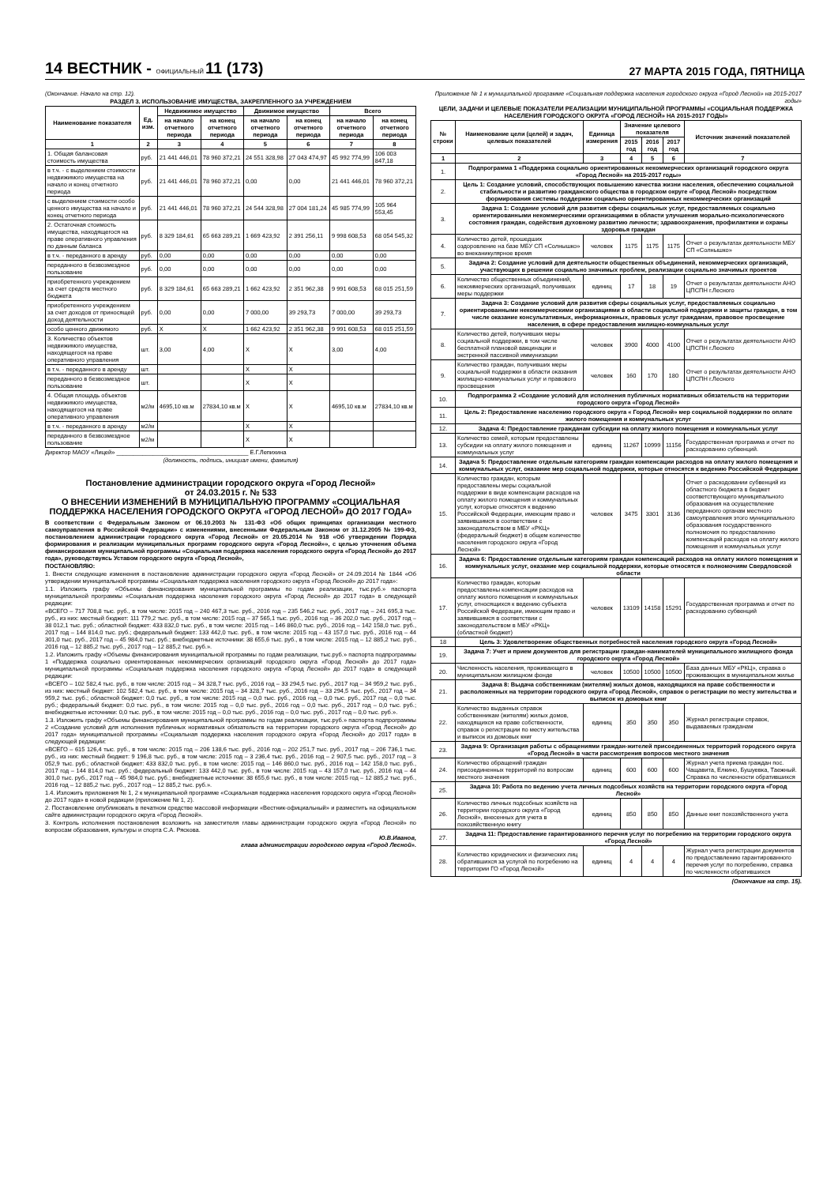14 ВЕСТНИК - ОФИЦИАЛЬНЫЙ 11 (173)
27 МАРТА 2015 ГОДА, ПЯТНИЦА
(Окончание. Начало на стр. 12).
РАЗДЕЛ 3. ИСПОЛЬЗОВАНИЕ ИМУЩЕСТВА, ЗАКРЕПЛЕННОГО ЗА УЧРЕЖДЕНИЕМ
| Наименование показателя | Ед. изм. | Недвижимое имущество | | Движимое имущество | | Всего | |
| --- | --- | --- | --- | --- | --- | --- | --- |
| | | на начало отчетного периода | на конец отчетного периода | на начало отчетного периода | на конец отчетного периода | на начало отчетного периода | на конец отчетного периода |
| 1 | 2 | 3 | 4 | 5 | 6 | 7 | 8 |
| 1. Общая балансовая стоимость имущества | руб. | 21 441 446,01 | 78 960 372,21 | 24 551 328,98 | 27 043 474,97 | 45 992 774,99 | 106 003 847,18 |
| в т.ч. - с выделением стоимости недвижимого имущества на начало и конец отчетного периода | руб. | 21 441 446,01 | 78 960 372,21 | 0,00 | 0,00 | 21 441 446,01 | 78 960 372,21 |
| с выделением стоимости особо ценного имущества на начало и конец отчетного периода | руб. | 21 441 446,01 | 78 960 372,21 | 24 544 328,98 | 27 004 181,24 | 45 985 774,99 | 105 964 553,45 |
| 2. Остаточная стоимость имущества, находящегося на праве оперативного управления по данным баланса | руб. | 8 329 184,61 | 65 663 289,21 | 1 669 423,92 | 2 391 256,11 | 9 998 608,53 | 68 054 545,32 |
| в т.ч. - переданного в аренду | руб. | 0,00 | 0,00 | 0,00 | 0,00 | 0,00 | 0,00 |
| переданного в безвозмездное пользование | руб. | 0,00 | 0,00 | 0,00 | 0,00 | 0,00 | 0,00 |
| приобретенного учреждением за счет средств местного бюджета | руб. | 8 329 184,61 | 65 663 289,21 | 1 662 423,92 | 2 351 962,38 | 9 991 608,53 | 68 015 251,59 |
| приобретенного учреждением за счет доходов от приносящей доход деятельности | руб. | 0,00 | 0,00 | 7 000,00 | 39 293,73 | 7 000,00 | 39 293,73 |
| особо ценного движимого | руб. | X | X | 1 662 423,92 | 2 351 962,38 | 9 991 608,53 | 68 015 251,59 |
| 3. Количество объектов недвижимого имущества, находящегося на праве оперативного управления | шт. | 3,00 | 4,00 | X | X | 3,00 | 4,00 |
| в т.ч. - переданного в аренду | шт. | | | X | X | | |
| переданного в безвозмездное пользование | шт. | | | X | X | | |
| 4. Общая площадь объектов недвижимого имущества, находящегося на праве оперативного управления | м2/м | 4695,10 кв.м | 27834,10 кв.м | X | X | 4695,10 кв.м | 27834,10 кв.м |
| в т.ч. - переданного в аренду | м2/м | | | X | X | | |
| переданного в безвозмездное пользование | м2/м | | | X | X | | |
Директор МАОУ «Лицей» ________________________________________ Е.Г.Лепихина
(должность, подпись, инициал имени, фамилия)
Постановление администрации городского округа «Город Лесной»
от 24.03.2015 г. № 533
О ВНЕСЕНИИ ИЗМЕНЕНИЙ В МУНИЦИПАЛЬНУЮ ПРОГРАММУ «СОЦИАЛЬНАЯ ПОДДЕРЖКА НАСЕЛЕНИЯ ГОРОДСКОГО ОКРУГА «ГОРОД ЛЕСНОЙ» ДО 2017 ГОДА»
В соответствии с Федеральным Законом от 06.10.2003 № 131-ФЗ «Об общих принципах организации местного самоуправления в Российской Федерации» с изменениями, внесенными Федеральным Законом от 31.12.2005 № 199-ФЗ, постановлением администрации городского округа «Город Лесной» от 20.05.2014 № 918 «Об утверждении Порядка формирования и реализации муниципальных программ городского округа «Город Лесной»», с целью уточнения объема финансирования муниципальной программы «Социальная поддержка населения городского округа «Город Лесной» до 2017 года», руководствуясь Уставом городского округа «Город Лесной»,
ПОСТАНОВЛЯЮ:
1. Внести следующие изменения в постановление администрации городского округа «Город Лесной» от 24.09.2014 № 1844 «Об утверждении муниципальной программы «Социальная поддержка населения городского округа «Город Лесной» до 2017 года»:
1.1. Изложить графу «Объемы финансирования муниципальной программы по годам реализации, тыс.руб.» паспорта муниципальной программы «Социальная поддержка населения городского округа «Город Лесной» до 2017 года» в следующей редакции:
«ВСЕГО – 717 708,8 тыс. руб., в том числе: 2015 год – 240 467,3 тыс. руб., 2016 год – 235 546,2 тыс. руб., 2017 год – 241 695,3 тыс. руб., из них: местный бюджет: 111 779,2 тыс. руб., в том числе: 2015 год – 37 565,1 тыс. руб., 2016 год – 36 202,0 тыс. руб., 2017 год – 38 012,1 тыс. руб.; областной бюджет: 433 832,0 тыс. руб., в том числе: 2015 год – 146 860,0 тыс. руб., 2016 год – 142 158,0 тыс. руб., 2017 год – 144 814,0 тыс. руб.; федеральный бюджет: 133 442,0 тыс. руб., в том числе: 2015 год – 43 157,0 тыс. руб., 2016 год – 44 301,0 тыс. руб., 2017 год – 45 984,0 тыс. руб.; внебюджетные источники: 38 655,6 тыс. руб., в том числе: 2015 год – 12 885,2 тыс. руб., 2016 год – 12 885,2 тыс. руб., 2017 год – 12 885,2 тыс. руб.».
1.2. Изложить графу «Объемы финансирования муниципальной программы по годам реализации, тыс.руб.» паспорта подпрограммы 1 «Поддержка социально ориентированных некоммерческих организаций городского округа «Город Лесной» до 2017 года» муниципальной программы «Социальная поддержка населения городского округа «Город Лесной» до 2017 года» в следующей редакции:
«ВСЕГО – 102 582,4 тыс. руб., в том числе: 2015 год – 34 328,7 тыс. руб., 2016 год – 33 294,5 тыс. руб., 2017 год – 34 959,2 тыс. руб., из них: местный бюджет: 102 582,4 тыс. руб., в том числе: 2015 год – 34 328,7 тыс. руб., 2016 год – 33 294,5 тыс. руб., 2017 год – 34 959,2 тыс. руб.; областной бюджет: 0,0 тыс. руб., в том числе: 2015 год – 0,0 тыс. руб., 2016 год – 0,0 тыс. руб., 2017 год – 0,0 тыс. руб.; федеральный бюджет: 0,0 тыс. руб., в том числе: 2015 год – 0,0 тыс. руб., 2016 год – 0,0 тыс. руб., 2017 год – 0,0 тыс. руб.; внебюджетные источники: 0,0 тыс. руб., в том числе: 2015 год – 0,0 тыс. руб., 2016 год – 0,0 тыс. руб., 2017 год – 0,0 тыс. руб.».
1.3. Изложить графу «Объемы финансирования муниципальной программы по годам реализации, тыс.руб.» паспорта подпрограммы 2 «Создание условий для исполнения публичных нормативных обязательств на территории городского округа «Город Лесной» до 2017 года» муниципальной программы «Социальная поддержка населения городского округа «Город Лесной» до 2017 года» в следующей редакции:
«ВСЕГО – 615 126,4 тыс. руб., в том числе: 2015 год – 206 138,6 тыс. руб., 2016 год – 202 251,7 тыс. руб., 2017 год – 206 736,1 тыс. руб., из них: местный бюджет: 9 196,8 тыс. руб., в том числе: 2015 год – 3 236,4 тыс. руб., 2016 год – 2 907,5 тыс. руб., 2017 год – 3 052,9 тыс. руб.; областной бюджет: 433 832,0 тыс. руб., в том числе: 2015 год – 146 860,0 тыс. руб., 2016 год – 142 158,0 тыс. руб., 2017 год – 144 814,0 тыс. руб.; федеральный бюджет: 133 442,0 тыс. руб., в том числе: 2015 год – 43 157,0 тыс. руб., 2016 год – 44 301,0 тыс. руб., 2017 год – 45 984,0 тыс. руб.; внебюджетные источники: 38 655,6 тыс. руб., в том числе: 2015 год – 12 885,2 тыс. руб., 2016 год – 12 885,2 тыс. руб., 2017 год – 12 885,2 тыс. руб.».
1.4. Изложить приложения № 1, 2 к муниципальной программе «Социальная поддержка населения городского округа «Город Лесной» до 2017 года» в новой редакции (приложение № 1, 2).
2. Постановление опубликовать в печатном средстве массовой информации «Вестник-официальный» и разместить на официальном сайте администрации городского округа «Город Лесной».
3. Контроль исполнения постановления возложить на заместителя главы администрации городского округа «Город Лесной» по вопросам образования, культуры и спорта С.А. Ряскова.
Ю.В.Иванов,
глава администрации городского округа «Город Лесной».
Приложение № 1 к муниципальной программе «Социальная поддержка населения городского округа «Город Лесной» на 2015-2017 годы»
ЦЕЛИ, ЗАДАЧИ И ЦЕЛЕВЫЕ ПОКАЗАТЕЛИ РЕАЛИЗАЦИИ МУНИЦИПАЛЬНОЙ ПРОГРАММЫ «СОЦИАЛЬНАЯ ПОДДЕРЖКА НАСЕЛЕНИЯ ГОРОДСКОГО ОКРУГА «ГОРОД ЛЕСНОЙ» НА 2015-2017 ГОДЫ»
| № строки | Наименование цели (целей) и задач, целевых показателей | Единица измерения | Значение целевого показателя | | | Источник значений показателей |
| --- | --- | --- | --- | --- | --- | --- |
| | | | 2015 год | 2016 год | 2017 год | |
| 1 | 2 | 3 | 4 | 5 | 6 | 7 |
| 1. | Подпрограмма 1 «Поддержка социально ориентированных некоммерческих организаций городского округа «Город Лесной» на 2015-2017 годы» | | | | | |
| 2. | Цель 1: Создание условий, способствующих повышению качества жизни населения, обеспечению социальной стабильности и развитию гражданского общества в городском округе «Город Лесной» посредством формирования системы поддержки социально ориентированных некоммерческих организаций | | | | | |
| 3. | Задача 1: Создание условий для развития сферы социальных услуг, предоставляемых социально ориентированными некоммерческими организациями в области улучшения морально-психологического состояния граждан, содействия духовному развитию личности; здравоохранения, профилактики и охраны здоровья граждан | | | | | |
| 4. | Количество детей, прошедших оздоровление на базе МБУ СП «Солнышко» во внеканикулярное время | человек | 1175 | 1175 | 1175 | Отчет о результатах деятельности МБУ СП «Солнышко» |
| 5. | Задача 2: Создание условий для деятельности общественных объединений, некоммерческих организаций, участвующих в решении социально значимых проблем, реализации социально значимых проектов | | | | | |
| 6. | Количество общественных объединений, некоммерческих организаций, получивших меры поддержки | единиц | 17 | 18 | 19 | Отчет о результатах деятельности АНО ЦПСПН г.Лесного |
| 7. | Задача 3: Создание условий для развития сферы социальных услуг, предоставляемых социально ориентированными некоммерческими организациями в области социальной поддержки и защиты граждан, в том числе оказание консультативных, информационных, правовых услуг гражданам, правовое просвещение населения, в сфере предоставления жилищно-коммунальных услуг | | | | | |
| 8. | Количество детей, получивших меры социальной поддержки, в том числе бесплатной плановой вакцинации и экстренной пассивной иммунизации | человек | 3900 | 4000 | 4100 | Отчет о результатах деятельности АНО ЦПСПН г.Лесного |
| 9. | Количество граждан, получивших меры социальной поддержки в области оказания жилищно-коммунальных услуг и правового просвещения | человек | 160 | 170 | 180 | Отчет о результатах деятельности АНО ЦПСПН г.Лесного |
| 10. | Подпрограмма 2 «Создание условий для исполнения публичных нормативных обязательств на территории городского округа «Город Лесной» | | | | | |
| 11. | Цель 2: Предоставление населению городского округа « Город Лесной» мер социальной поддержки по оплате жилого помещения и коммунальных услуг | | | | | |
| 12. | Задача 4: Предоставление гражданам субсидии на оплату жилого помещения и коммунальных услуг | | | | | |
| 13. | Количество семей, которым предоставлены субсидии на оплату жилого помещения и коммунальных услуг | единиц | 11267 | 10999 | 11156 | Государственная программа и отчет по расходованию субвенций. |
| 14. | Задача 5: Предоставление отдельным категориям граждан компенсации расходов на оплату жилого помещения и коммунальных услуг, оказание мер социальной поддержки, которые относятся к ведению Российской Федерации | | | | | |
| 15. | Количество граждан, которым предоставлены меры социальной поддержки в виде компенсации расходов на оплату жилого помещения и коммунальных услуг, которые относятся к ведению Российской Федерации, имеющим право и заявившимся в соответствии с законодательством в МБУ «РКЦ» (федеральный бюджет) в общем количестве населения городского округа «Город Лесной» | человек | 3475 | 3301 | 3136 | Отчет о расходовании субвенций из областного бюджета в бюджет соответствующего муниципального образования на осуществление переданного органам местного самоуправления этого муниципального образования государственного полномочия по предоставлению компенсаций расходов на оплату жилого помещения и коммунальных услуг |
| 16. | Задача 6: Предоставление отдельным категориям граждан компенсаций расходов на оплату жилого помещения и коммунальных услуг, оказание мер социальной поддержки, которые относятся к полномочиям Свердловской области | | | | | |
| 17. | Количество граждан, которым предоставлены компенсации расходов на оплату жилого помещения и коммунальных услуг, относящихся к ведению субъекта Российской Федерации, имеющим право и заявившимся в соответствии с законодательством в МБУ «РКЦ» (областной бюджет) | человек | 13109 | 14158 | 15291 | Государственная программа и отчет по расходованию субвенций |
| 18 | Цель 3: Удовлетворение общественных потребностей населения городского округа «Город Лесной» | | | | | |
| 19. | Задача 7: Учет и прием документов для регистрации граждан-нанимателей муниципального жилищного фонда городского округа «Город Лесной» | | | | | |
| 20. | Численность населения, проживающего в муниципальном жилищном фонде | человек | 10500 | 10500 | 10500 | База данных МБУ «РКЦ», справка о проживающих в муниципальном жилье |
| 21. | Задача 8: Выдача собственникам (жителям) жилых домов, находящихся на праве собственности и расположенных на территории городского округа «Город Лесной», справок о регистрации по месту жительства и выписок из домовых книг | | | | | |
| 22. | Количество выданных справок собственникам (жителям) жилых домов, находящихся на праве собственности, справок о регистрации по месту жительства и выписок из домовых книг | единиц | 350 | 350 | 350 | Журнал регистрации справок, выдаваемых гражданам |
| 23. | Задача 9: Организация работы с обращениями граждан-жителей присоединенных территорий городского округа «Город Лесной» в части рассмотрения вопросов местного значения | | | | | |
| 24. | Количество обращений граждан присоединенных территорий по вопросам местного значения | единиц | 600 | 600 | 600 | Журнал учета приема граждан пос. Чащавита, Елкино, Бушуевка, Таежный. Справка по численности обратившихся |
| 25. | Задача 10: Работа по ведению учета личных подсобных хозяйств на территории городского округа «Город Лесной» | | | | | |
| 26. | Количество личных подсобных хозяйств на территории городского округа «Город Лесной», внесенных для учета в похозяйственную книгу | единиц | 850 | 850 | 850 | Данные книг похозяйственного учета |
| 27. | Задача 11: Предоставление гарантированного перечня услуг по погребению на территории городского округа «Город Лесной» | | | | | |
| 28. | Количество юридических и физических лиц обратившихся за услугой по погребению на территории ГО «Город Лесной» | единиц | 4 | 4 | 4 | Журнал учета регистрации документов по предоставлению гарантированного перечня услуг по погребению, справка по численности обратившихся |
(Окончание на стр. 15).